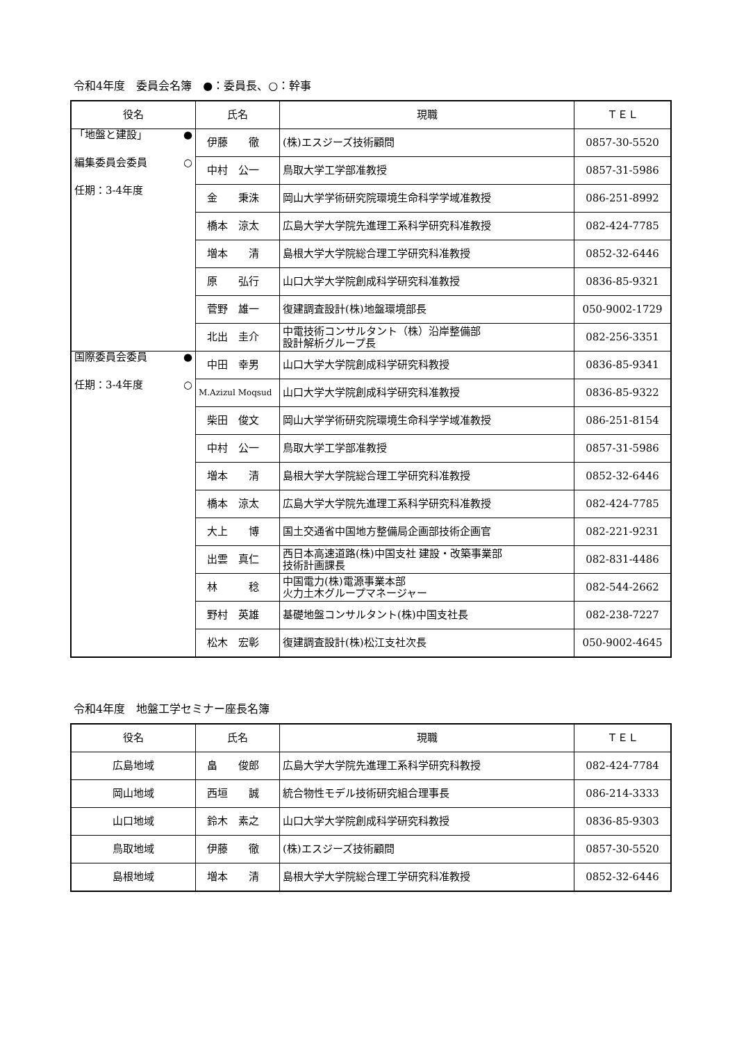令和4年度　委員会名簿　●：委員長、○：幹事
| 役名 | 氏名 | 現職 | ＴＥＬ |
| --- | --- | --- | --- |
| 「地盤と建設」 ● | 伊藤 徹 | (株)エスジーズ技術顧問 | 0857-30-5520 |
| 編集委員会委員 ○ | 中村 公一 | 鳥取大学工学部准教授 | 0857-31-5986 |
| 任期：3-4年度 | 金 秉洙 | 岡山大学学術研究院環境生命科学学域准教授 | 086-251-8992 |
| | 橋本 涼太 | 広島大学大学院先進理工系科学研究科准教授 | 082-424-7785 |
| | 増本 清 | 島根大学大学院総合理工学研究科准教授 | 0852-32-6446 |
| | 原 弘行 | 山口大学大学院創成科学研究科准教授 | 0836-85-9321 |
| | 菅野 雄一 | 復建調査設計(株)地盤環境部長 | 050-9002-1729 |
| | 北出 圭介 | 中電技術コンサルタント（株）沿岸整備部 設計解析グループ長 | 082-256-3351 |
| 国際委員会委員 ● | 中田 幸男 | 山口大学大学院創成科学研究科教授 | 0836-85-9341 |
| 任期：3-4年度 ○ | M.Azizul Moqsud | 山口大学大学院創成科学研究科准教授 | 0836-85-9322 |
| | 柴田 俊文 | 岡山大学学術研究院環境生命科学学域准教授 | 086-251-8154 |
| | 中村 公一 | 鳥取大学工学部准教授 | 0857-31-5986 |
| | 増本 清 | 島根大学大学院総合理工学研究科准教授 | 0852-32-6446 |
| | 橋本 涼太 | 広島大学大学院先進理工系科学研究科准教授 | 082-424-7785 |
| | 大上 博 | 国土交通省中国地方整備局企画部技術企画官 | 082-221-9231 |
| | 出雲 真仁 | 西日本高速道路(株)中国支社 建設・改築事業部 技術計画課長 | 082-831-4486 |
| | 林 稔 | 中国電力(株)電源事業本部 火力土木グループマネージャー | 082-544-2662 |
| | 野村 英雄 | 基礎地盤コンサルタント(株)中国支社長 | 082-238-7227 |
| | 松木 宏彰 | 復建調査設計(株)松江支社次長 | 050-9002-4645 |
令和4年度　地盤工学セミナー座長名簿
| 役名 | 氏名 | 現職 | ＴＥＬ |
| --- | --- | --- | --- |
| 広島地域 | 畠 俊郎 | 広島大学大学院先進理工系科学研究科教授 | 082-424-7784 |
| 岡山地域 | 西垣 誠 | 統合物性モデル技術研究組合理事長 | 086-214-3333 |
| 山口地域 | 鈴木 素之 | 山口大学大学院創成科学研究科教授 | 0836-85-9303 |
| 鳥取地域 | 伊藤 徹 | (株)エスジーズ技術顧問 | 0857-30-5520 |
| 島根地域 | 増本 清 | 島根大学大学院総合理工学研究科准教授 | 0852-32-6446 |